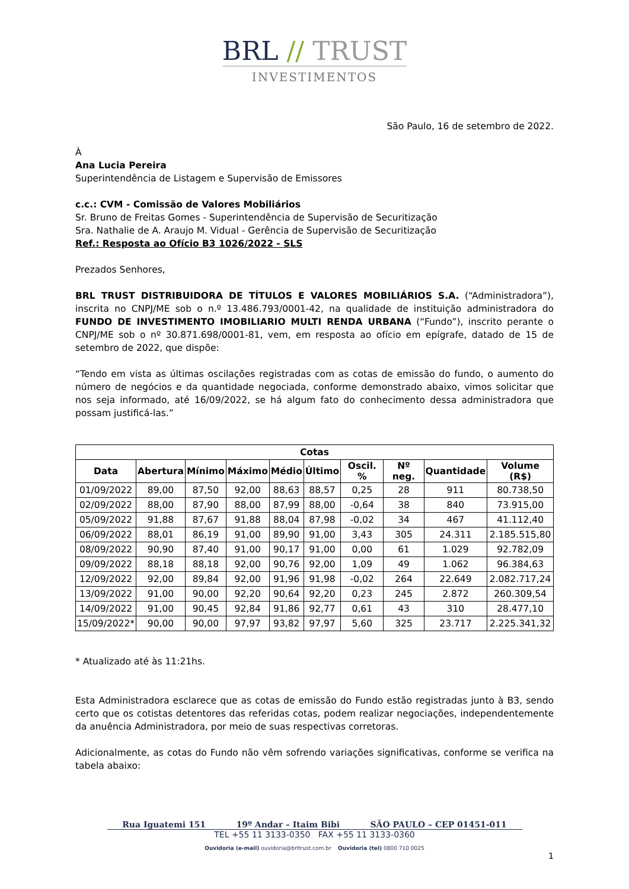BRL // TRUST
INVESTIMENTOS
São Paulo, 16 de setembro de 2022.
À
Ana Lucia Pereira
Superintendência de Listagem e Supervisão de Emissores
c.c.: CVM - Comissão de Valores Mobiliários
Sr. Bruno de Freitas Gomes - Superintendência de Supervisão de Securitização
Sra. Nathalie de A. Araujo M. Vidual - Gerência de Supervisão de Securitização
Ref.: Resposta ao Ofício B3 1026/2022 - SLS
Prezados Senhores,
BRL TRUST DISTRIBUIDORA DE TÍTULOS E VALORES MOBILIÁRIOS S.A. (“Administradora”), inscrita no CNPJ/ME sob o n.º 13.486.793/0001-42, na qualidade de instituição administradora do FUNDO DE INVESTIMENTO IMOBILIARIO MULTI RENDA URBANA (“Fundo”), inscrito perante o CNPJ/ME sob o nº 30.871.698/0001-81, vem, em resposta ao ofício em epígrafe, datado de 15 de setembro de 2022, que dispõe:
“Tendo em vista as últimas oscilações registradas com as cotas de emissão do fundo, o aumento do número de negócios e da quantidade negociada, conforme demonstrado abaixo, vimos solicitar que nos seja informado, até 16/09/2022, se há algum fato do conhecimento dessa administradora que possam justificá-las.”
| Cotas | | | | | | | | | |
| --- | --- | --- | --- | --- | --- | --- | --- | --- | --- |
| Data | Abertura | Mínimo | Máximo | Médio | Último | Oscil. % | Nº neg. | Quantidade | Volume (R$) |
| 01/09/2022 | 89,00 | 87,50 | 92,00 | 88,63 | 88,57 | 0,25 | 28 | 911 | 80.738,50 |
| 02/09/2022 | 88,00 | 87,90 | 88,00 | 87,99 | 88,00 | -0,64 | 38 | 840 | 73.915,00 |
| 05/09/2022 | 91,88 | 87,67 | 91,88 | 88,04 | 87,98 | -0,02 | 34 | 467 | 41.112,40 |
| 06/09/2022 | 88,01 | 86,19 | 91,00 | 89,90 | 91,00 | 3,43 | 305 | 24.311 | 2.185.515,80 |
| 08/09/2022 | 90,90 | 87,40 | 91,00 | 90,17 | 91,00 | 0,00 | 61 | 1.029 | 92.782,09 |
| 09/09/2022 | 88,18 | 88,18 | 92,00 | 90,76 | 92,00 | 1,09 | 49 | 1.062 | 96.384,63 |
| 12/09/2022 | 92,00 | 89,84 | 92,00 | 91,96 | 91,98 | -0,02 | 264 | 22.649 | 2.082.717,24 |
| 13/09/2022 | 91,00 | 90,00 | 92,20 | 90,64 | 92,20 | 0,23 | 245 | 2.872 | 260.309,54 |
| 14/09/2022 | 91,00 | 90,45 | 92,84 | 91,86 | 92,77 | 0,61 | 43 | 310 | 28.477,10 |
| 15/09/2022* | 90,00 | 90,00 | 97,97 | 93,82 | 97,97 | 5,60 | 325 | 23.717 | 2.225.341,32 |
* Atualizado até às 11:21hs.
Esta Administradora esclarece que as cotas de emissão do Fundo estão registradas junto à B3, sendo certo que os cotistas detentores das referidas cotas, podem realizar negociações, independentemente da anuência Administradora, por meio de suas respectivas corretoras.
Adicionalmente, as cotas do Fundo não vêm sofrendo variações significativas, conforme se verifica na tabela abaixo:
Rua Iguatemi 151 19º Andar – Itaim Bibi SÃO PAULO – CEP 01451-011
TEL +55 11 3133-0350 FAX +55 11 3133-0360
Ouvidoria (e-mail) ouvidoria@brltrust.com.br Ouvidoria (tel) 0800 710 0025
1